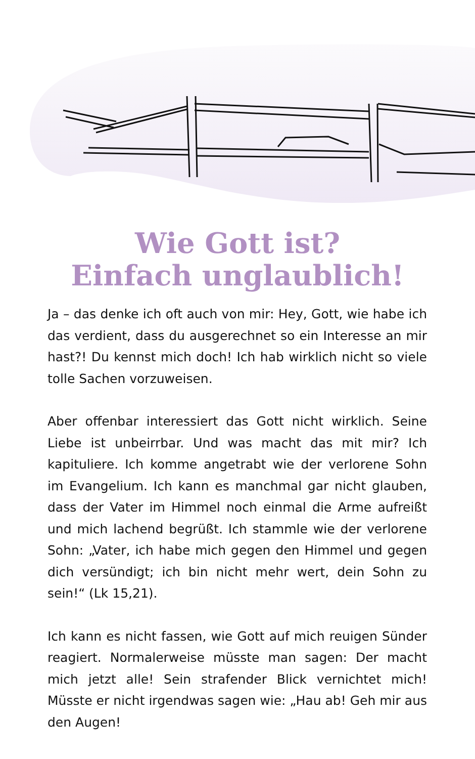Wie Gott ist?
Einfach unglaublich!
Ja – das denke ich oft auch von mir: Hey, Gott, wie habe ich das verdient, dass du ausgerechnet so ein Interesse an mir hast?! Du kennst mich doch! Ich hab wirklich nicht so viele tolle Sachen vorzuweisen.
Aber offenbar interessiert das Gott nicht wirklich. Seine Liebe ist unbeirrbar. Und was macht das mit mir? Ich kapituliere. Ich komme angetrabt wie der verlorene Sohn im Evangelium. Ich kann es manchmal gar nicht glauben, dass der Vater im Himmel noch einmal die Arme aufreißt und mich lachend begrüßt. Ich stammle wie der verlorene Sohn: „Vater, ich habe mich gegen den Himmel und gegen dich versündigt; ich bin nicht mehr wert, dein Sohn zu sein!“ (Lk 15,21).
Ich kann es nicht fassen, wie Gott auf mich reuigen Sünder reagiert. Normalerweise müsste man sagen: Der macht mich jetzt alle! Sein strafender Blick vernichtet mich! Müsste er nicht irgendwas sagen wie: „Hau ab! Geh mir aus den Augen!